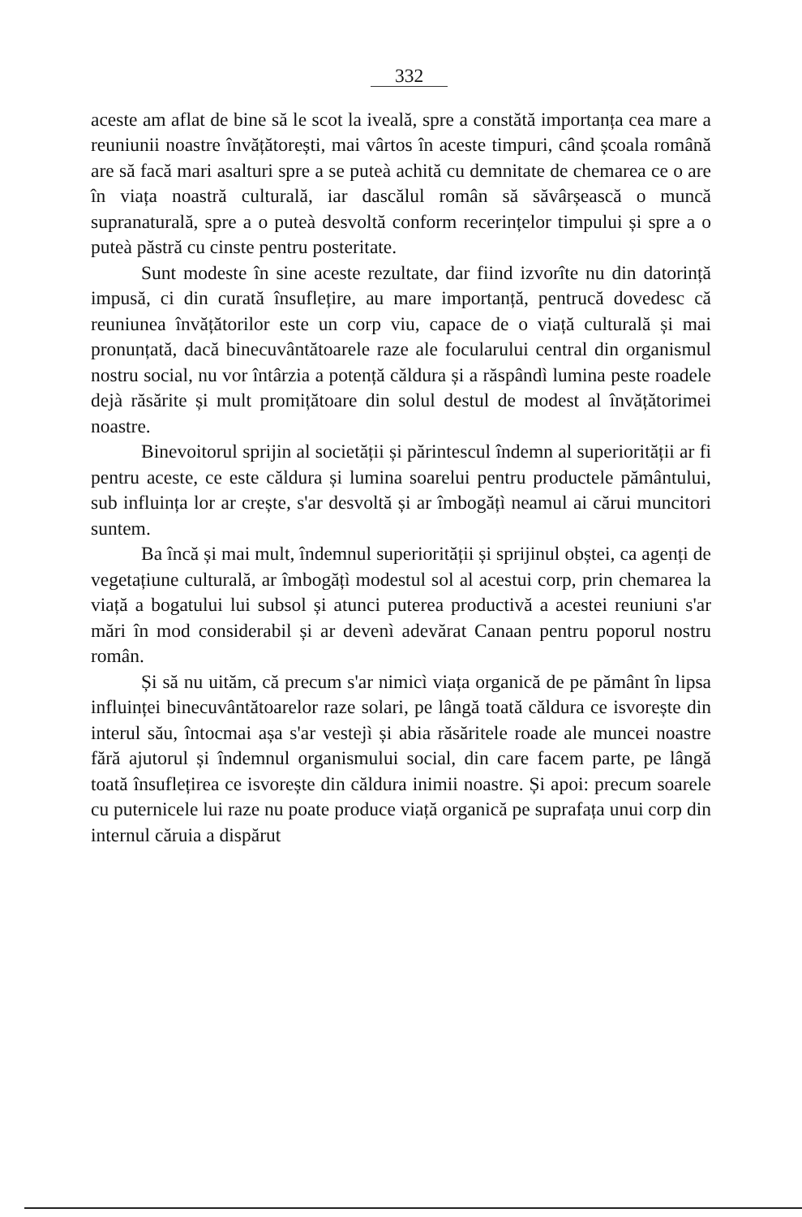332
aceste am aflat de bine să le scot la iveală, spre a constătă importanța cea mare a reuniunii noastre învățătorești, mai vârtos în aceste timpuri, când școala română are să facă mari asalturi spre a se puteà achită cu demnitate de chemarea ce o are în viața noastră culturală, iar dascălul român să săvârșească o muncă supranaturală, spre a o puteà desvoltă conform recerințelor timpului și spre a o puteà păstră cu cinste pentru posteritate.
Sunt modeste în sine aceste rezultate, dar fiind izvorîte nu din datorință impusă, ci din curată însuflețire, au mare importanță, pentrucă dovedesc că reuniunea învățătorilor este un corp viu, capace de o viață culturală și mai pronunțată, dacă binecuvântătoarele raze ale focularului central din organismul nostru social, nu vor întârzia a potență căldura și a răspândì lumina peste roadele dejà răsărite și mult promițătoare din solul destul de modest al învățătorimei noastre.
Binevoitorul sprijin al societății și părintescul îndemn al superiorității ar fi pentru aceste, ce este căldura și lumina soarelui pentru productele pământului, sub influința lor ar crește, s'ar desvoltă și ar îmbogățì neamul ai cărui muncitori suntem.
Ba încă și mai mult, îndemnul superiorității și sprijinul obștei, ca agenți de vegetațiune culturală, ar îmbogățì modestul sol al acestui corp, prin chemarea la viață a bogatului lui subsol și atunci puterea productivă a acestei reuniuni s'ar mări în mod considerabil și ar devenì adevărat Canaan pentru poporul nostru român.
Și să nu uităm, că precum s'ar nimicì viața organică de pe pământ în lipsa influinței binecuvântătoarelor raze solari, pe lângă toată căldura ce isvorește din interul său, întocmai așa s'ar vestejì și abia răsăritele roade ale muncei noastre fără ajutorul și îndemnul organismului social, din care facem parte, pe lângă toată însuflețirea ce isvorește din căldura inimii noastre. Și apoi: precum soarele cu puternicele lui raze nu poate produce viață organică pe suprafața unui corp din internul căruia a dispărut